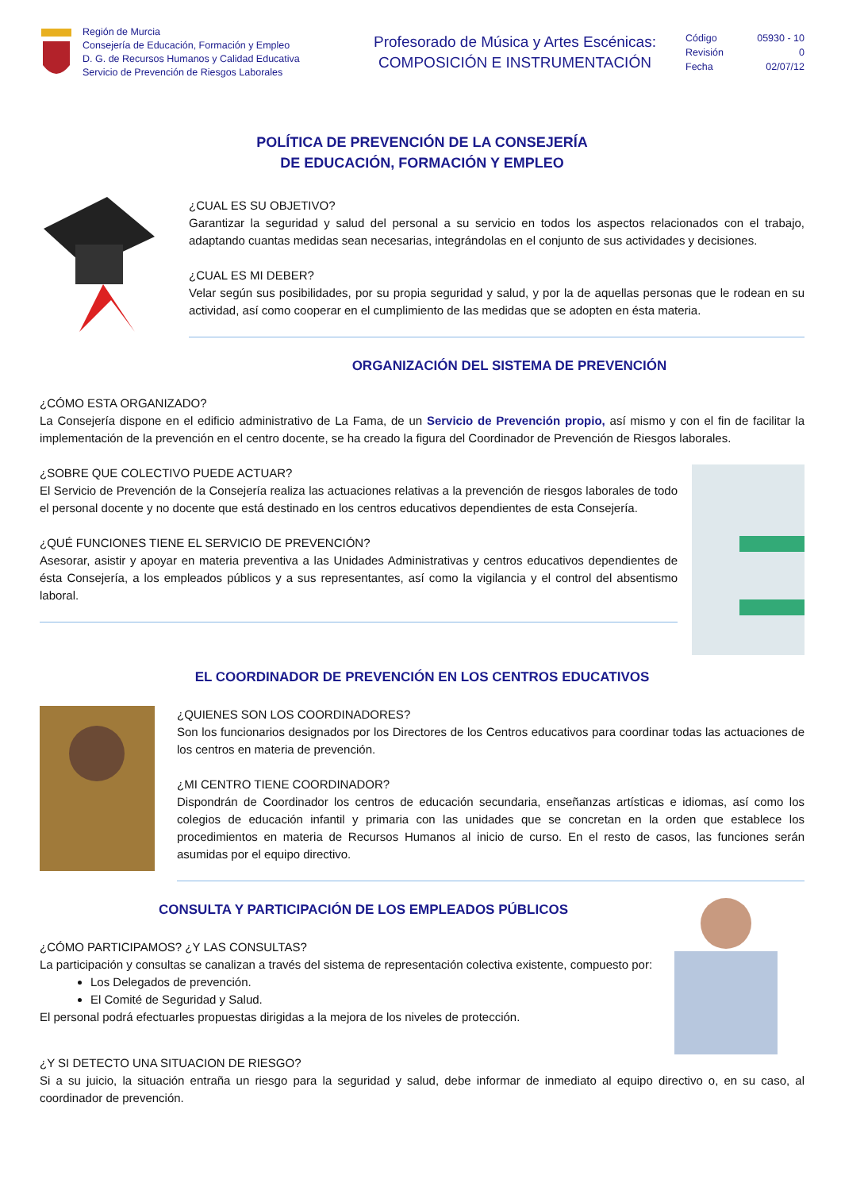Región de Murcia
Consejería de Educación, Formación y Empleo
D. G. de Recursos Humanos y Calidad Educativa
Servicio de Prevención de Riesgos Laborales
Profesorado de Música y Artes Escénicas:
COMPOSICIÓN E INSTRUMENTACIÓN
Código 05930 - 10
Revisión 0
Fecha 02/07/12
POLÍTICA DE PREVENCIÓN DE LA CONSEJERÍA
DE EDUCACIÓN, FORMACIÓN Y EMPLEO
¿CUAL ES SU OBJETIVO?
Garantizar la seguridad y salud del personal a su servicio en todos los aspectos relacionados con el trabajo, adaptando cuantas medidas sean necesarias, integrándolas en el conjunto de sus actividades y decisiones.
¿CUAL ES MI DEBER?
Velar según sus posibilidades, por su propia seguridad y salud, y por la de aquellas personas que le rodean en su actividad, así como cooperar en el cumplimiento de las medidas que se adopten en ésta materia.
ORGANIZACIÓN DEL SISTEMA DE PREVENCIÓN
¿CÓMO ESTA ORGANIZADO?
La Consejería dispone en el edificio administrativo de La Fama, de un Servicio de Prevención propio, así mismo y con el fin de facilitar la implementación de la prevención en el centro docente, se ha creado la figura del Coordinador de Prevención de Riesgos laborales.
¿SOBRE QUE COLECTIVO PUEDE ACTUAR?
El Servicio de Prevención de la Consejería realiza las actuaciones relativas a la prevención de riesgos laborales de todo el personal docente y no docente que está destinado en los centros educativos dependientes de esta Consejería.
¿QUÉ FUNCIONES TIENE EL SERVICIO DE PREVENCIÓN?
Asesorar, asistir y apoyar en materia preventiva a las Unidades Administrativas y centros educativos dependientes de ésta Consejería, a los empleados públicos y a sus representantes, así como la vigilancia y el control del absentismo laboral.
EL COORDINADOR DE PREVENCIÓN EN LOS CENTROS EDUCATIVOS
¿QUIENES SON LOS COORDINADORES?
Son los funcionarios designados por los Directores de los Centros educativos para coordinar todas las actuaciones de los centros en materia de prevención.
¿MI CENTRO TIENE COORDINADOR?
Dispondrán de Coordinador los centros de educación secundaria, enseñanzas artísticas e idiomas, así como los colegios de educación infantil y primaria con las unidades que se concretan en la orden que establece los procedimientos en materia de Recursos Humanos al inicio de curso. En el resto de casos, las funciones serán asumidas por el equipo directivo.
CONSULTA Y PARTICIPACIÓN DE LOS EMPLEADOS PÚBLICOS
¿CÓMO PARTICIPAMOS? ¿Y LAS CONSULTAS?
La participación y consultas se canalizan a través del sistema de representación colectiva existente, compuesto por:
Los Delegados de prevención.
El Comité de Seguridad y Salud.
El personal podrá efectuarles propuestas dirigidas a la mejora de los niveles de protección.
¿Y SI DETECTO UNA SITUACION DE RIESGO?
Si a su juicio, la situación entraña un riesgo para la seguridad y salud, debe informar de inmediato al equipo directivo o, en su caso, al coordinador de prevención.